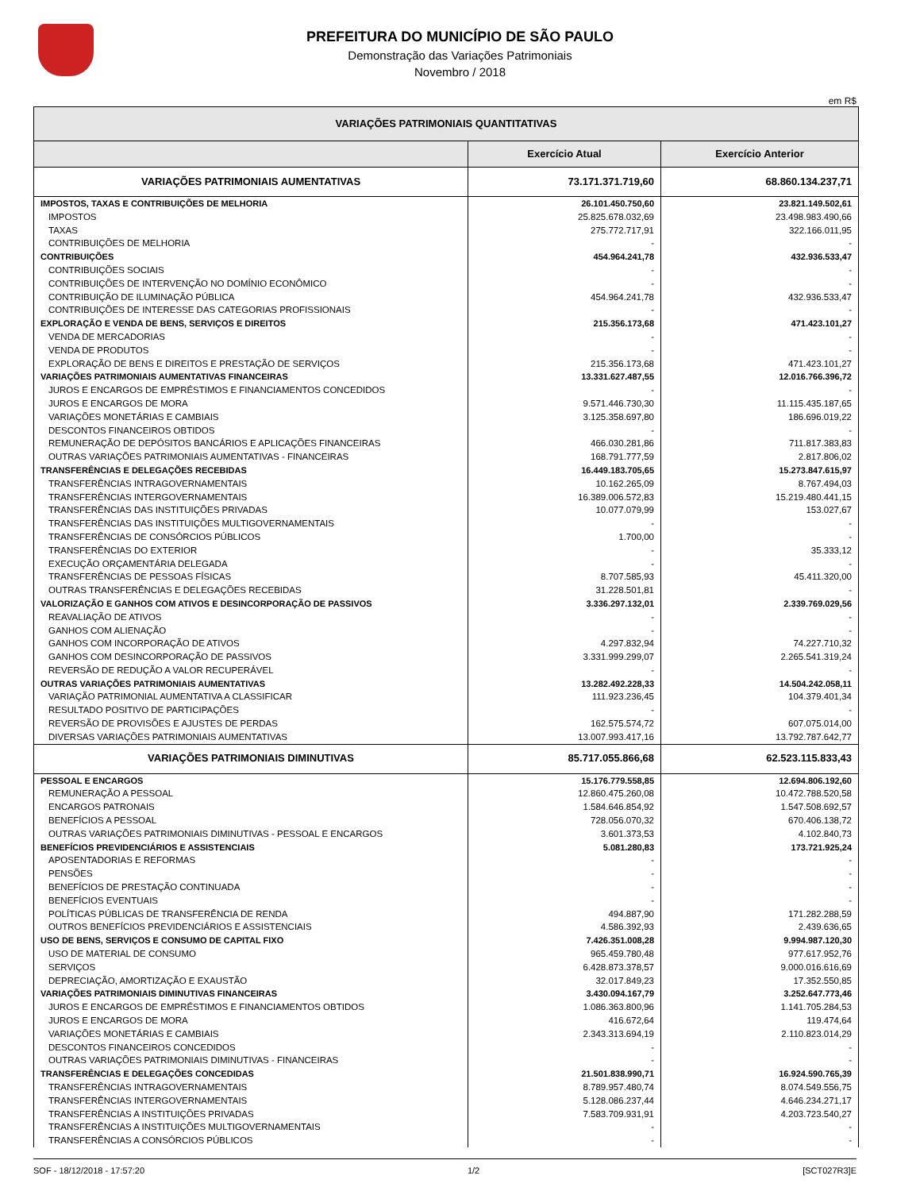PREFEITURA DO MUNICÍPIO DE SÃO PAULO
Demonstração das Variações Patrimoniais
Novembro / 2018
em R$
| VARIAÇÕES PATRIMONIAIS QUANTITATIVAS | | |
| --- | --- | --- |
| | Exercício Atual | Exercício Anterior |
| VARIAÇÕES PATRIMONIAIS AUMENTATIVAS | 73.171.371.719,60 | 68.860.134.237,71 |
| IMPOSTOS, TAXAS E CONTRIBUIÇÕES DE MELHORIA | 26.101.450.750,60 | 23.821.149.502,61 |
| IMPOSTOS | 25.825.678.032,69 | 23.498.983.490,66 |
| TAXAS | 275.772.717,91 | 322.166.011,95 |
| CONTRIBUIÇÕES DE MELHORIA | - | - |
| CONTRIBUIÇÕES | 454.964.241,78 | 432.936.533,47 |
| CONTRIBUIÇÕES SOCIAIS | - | - |
| CONTRIBUIÇÕES DE INTERVENÇÃO NO DOMÍNIO ECONÔMICO | - | - |
| CONTRIBUIÇÃO DE ILUMINAÇÃO PÚBLICA | 454.964.241,78 | 432.936.533,47 |
| CONTRIBUIÇÕES DE INTERESSE DAS CATEGORIAS PROFISSIONAIS | - | - |
| EXPLORAÇÃO E VENDA DE BENS, SERVIÇOS E DIREITOS | 215.356.173,68 | 471.423.101,27 |
| VENDA DE MERCADORIAS | - | - |
| VENDA DE PRODUTOS | - | - |
| EXPLORAÇÃO DE BENS E DIREITOS E PRESTAÇÃO DE SERVIÇOS | 215.356.173,68 | 471.423.101,27 |
| VARIAÇÕES PATRIMONIAIS AUMENTATIVAS FINANCEIRAS | 13.331.627.487,55 | 12.016.766.396,72 |
| JUROS E ENCARGOS DE EMPRÉSTIMOS E FINANCIAMENTOS CONCEDIDOS | - | - |
| JUROS E ENCARGOS DE MORA | 9.571.446.730,30 | 11.115.435.187,65 |
| VARIAÇÕES MONETÁRIAS E CAMBIAIS | 3.125.358.697,80 | 186.696.019,22 |
| DESCONTOS FINANCEIROS OBTIDOS | - | - |
| REMUNERAÇÃO DE DEPÓSITOS BANCÁRIOS E APLICAÇÕES FINANCEIRAS | 466.030.281,86 | 711.817.383,83 |
| OUTRAS VARIAÇÕES PATRIMONIAIS AUMENTATIVAS - FINANCEIRAS | 168.791.777,59 | 2.817.806,02 |
| TRANSFERÊNCIAS E DELEGAÇÕES RECEBIDAS | 16.449.183.705,65 | 15.273.847.615,97 |
| TRANSFERÊNCIAS INTRAGOVERNAMENTAIS | 10.162.265,09 | 8.767.494,03 |
| TRANSFERÊNCIAS INTERGOVERNAMENTAIS | 16.389.006.572,83 | 15.219.480.441,15 |
| TRANSFERÊNCIAS DAS INSTITUIÇÕES PRIVADAS | 10.077.079,99 | 153.027,67 |
| TRANSFERÊNCIAS DAS INSTITUIÇÕES MULTIGOVERNAMENTAIS | - | - |
| TRANSFERÊNCIAS DE CONSÓRCIOS PÚBLICOS | 1.700,00 | - |
| TRANSFERÊNCIAS DO EXTERIOR | - | 35.333,12 |
| EXECUÇÃO ORÇAMENTÁRIA DELEGADA | - | - |
| TRANSFERÊNCIAS DE PESSOAS FÍSICAS | 8.707.585,93 | 45.411.320,00 |
| OUTRAS TRANSFERÊNCIAS E DELEGAÇÕES RECEBIDAS | 31.228.501,81 | - |
| VALORIZAÇÃO E GANHOS COM ATIVOS E DESINCORPORAÇÃO DE PASSIVOS | 3.336.297.132,01 | 2.339.769.029,56 |
| REAVALIAÇÃO DE ATIVOS | - | - |
| GANHOS COM ALIENAÇÃO | - | - |
| GANHOS COM INCORPORAÇÃO DE ATIVOS | 4.297.832,94 | 74.227.710,32 |
| GANHOS COM DESINCORPORAÇÃO DE PASSIVOS | 3.331.999.299,07 | 2.265.541.319,24 |
| REVERSÃO DE REDUÇÃO A VALOR RECUPERÁVEL | - | - |
| OUTRAS VARIAÇÕES PATRIMONIAIS AUMENTATIVAS | 13.282.492.228,33 | 14.504.242.058,11 |
| VARIAÇÃO PATRIMONIAL AUMENTATIVA A CLASSIFICAR | 111.923.236,45 | 104.379.401,34 |
| RESULTADO POSITIVO DE PARTICIPAÇÕES | - | - |
| REVERSÃO DE PROVISÕES E AJUSTES DE PERDAS | 162.575.574,72 | 607.075.014,00 |
| DIVERSAS VARIAÇÕES PATRIMONIAIS AUMENTATIVAS | 13.007.993.417,16 | 13.792.787.642,77 |
| VARIAÇÕES PATRIMONIAIS DIMINUTIVAS | 85.717.055.866,68 | 62.523.115.833,43 |
| PESSOAL E ENCARGOS | 15.176.779.558,85 | 12.694.806.192,60 |
| REMUNERAÇÃO A PESSOAL | 12.860.475.260,08 | 10.472.788.520,58 |
| ENCARGOS PATRONAIS | 1.584.646.854,92 | 1.547.508.692,57 |
| BENEFÍCIOS A PESSOAL | 728.056.070,32 | 670.406.138,72 |
| OUTRAS VARIAÇÕES PATRIMONIAIS DIMINUTIVAS - PESSOAL E ENCARGOS | 3.601.373,53 | 4.102.840,73 |
| BENEFÍCIOS PREVIDENCIÁRIOS E ASSISTENCIAIS | 5.081.280,83 | 173.721.925,24 |
| APOSENTADORIAS E REFORMAS | - | - |
| PENSÕES | - | - |
| BENEFÍCIOS DE PRESTAÇÃO CONTINUADA | - | - |
| BENEFÍCIOS EVENTUAIS | - | - |
| POLÍTICAS PÚBLICAS DE TRANSFERÊNCIA DE RENDA | 494.887,90 | 171.282.288,59 |
| OUTROS BENEFÍCIOS PREVIDENCIÁRIOS E ASSISTENCIAIS | 4.586.392,93 | 2.439.636,65 |
| USO DE BENS, SERVIÇOS E CONSUMO DE CAPITAL FIXO | 7.426.351.008,28 | 9.994.987.120,30 |
| USO DE MATERIAL DE CONSUMO | 965.459.780,48 | 977.617.952,76 |
| SERVIÇOS | 6.428.873.378,57 | 9.000.016.616,69 |
| DEPRECIAÇÃO, AMORTIZAÇÃO E EXAUSTÃO | 32.017.849,23 | 17.352.550,85 |
| VARIAÇÕES PATRIMONIAIS DIMINUTIVAS FINANCEIRAS | 3.430.094.167,79 | 3.252.647.773,46 |
| JUROS E ENCARGOS DE EMPRÉSTIMOS E FINANCIAMENTOS OBTIDOS | 1.086.363.800,96 | 1.141.705.284,53 |
| JUROS E ENCARGOS DE MORA | 416.672,64 | 119.474,64 |
| VARIAÇÕES MONETÁRIAS E CAMBIAIS | 2.343.313.694,19 | 2.110.823.014,29 |
| DESCONTOS FINANCEIROS CONCEDIDOS | - | - |
| OUTRAS VARIAÇÕES PATRIMONIAIS DIMINUTIVAS - FINANCEIRAS | - | - |
| TRANSFERÊNCIAS E DELEGAÇÕES CONCEDIDAS | 21.501.838.990,71 | 16.924.590.765,39 |
| TRANSFERÊNCIAS INTRAGOVERNAMENTAIS | 8.789.957.480,74 | 8.074.549.556,75 |
| TRANSFERÊNCIAS INTERGOVERNAMENTAIS | 5.128.086.237,44 | 4.646.234.271,17 |
| TRANSFERÊNCIAS A INSTITUIÇÕES PRIVADAS | 7.583.709.931,91 | 4.203.723.540,27 |
| TRANSFERÊNCIAS A INSTITUIÇÕES MULTIGOVERNAMENTAIS | - | - |
| TRANSFERÊNCIAS A CONSÓRCIOS PÚBLICOS | - | - |
SOF - 18/12/2018 - 17:57:20 1/2 [SCT027R3]E